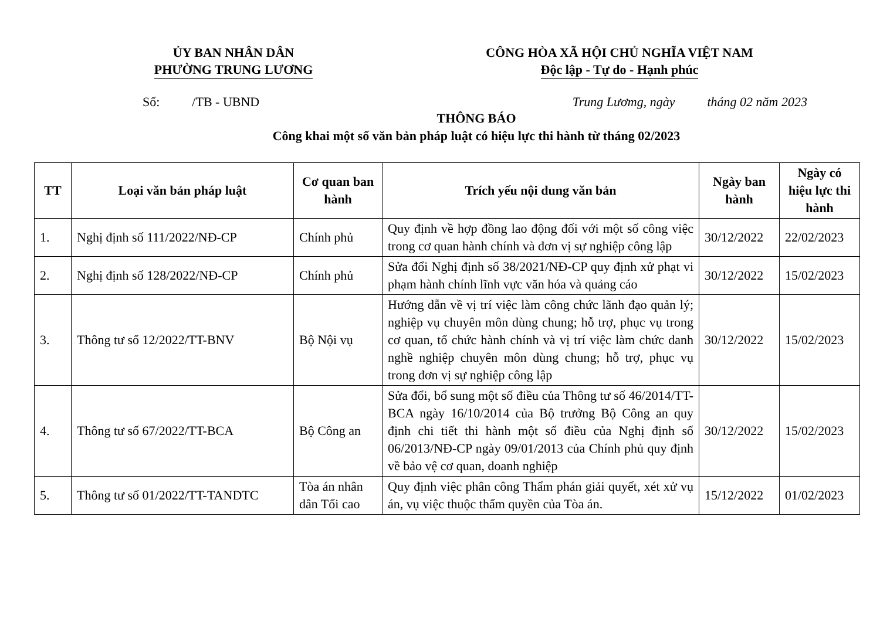ỦY BAN NHÂN DÂN
PHƯỜNG TRUNG LƯƠNG
CÔNG HÒA XÃ HỘI CHỦ NGHĨA VIỆT NAM
Độc lập - Tự do - Hạnh phúc
Số: /TB - UBND Trung Lươmg, ngày tháng 02 năm 2023
THÔNG BÁO
Công khai một số văn bản pháp luật có hiệu lực thi hành từ tháng 02/2023
| TT | Loại văn bản pháp luật | Cơ quan ban hành | Trích yếu nội dung văn bản | Ngày ban hành | Ngày có hiệu lực thi hành |
| --- | --- | --- | --- | --- | --- |
| 1. | Nghị định số 111/2022/NĐ-CP | Chính phủ | Quy định về hợp đồng lao động đối với một số công việc trong cơ quan hành chính và đơn vị sự nghiệp công lập | 30/12/2022 | 22/02/2023 |
| 2. | Nghị định số 128/2022/NĐ-CP | Chính phủ | Sửa đổi Nghị định số 38/2021/NĐ-CP quy định xử phạt vi phạm hành chính lĩnh vực văn hóa và quảng cáo | 30/12/2022 | 15/02/2023 |
| 3. | Thông tư số 12/2022/TT-BNV | Bộ Nội vụ | Hướng dẫn về vị trí việc làm công chức lãnh đạo quản lý; nghiệp vụ chuyên môn dùng chung; hỗ trợ, phục vụ trong cơ quan, tổ chức hành chính và vị trí việc làm chức danh nghề nghiệp chuyên môn dùng chung; hỗ trợ, phục vụ trong đơn vị sự nghiệp công lập | 30/12/2022 | 15/02/2023 |
| 4. | Thông tư số 67/2022/TT-BCA | Bộ Công an | Sửa đổi, bổ sung một số điều của Thông tư số 46/2014/TT-BCA ngày 16/10/2014 của Bộ trưởng Bộ Công an quy định chi tiết thi hành một số điều của Nghị định số 06/2013/NĐ-CP ngày 09/01/2013 của Chính phủ quy định về bảo vệ cơ quan, doanh nghiệp | 30/12/2022 | 15/02/2023 |
| 5. | Thông tư số 01/2022/TT-TANDTC | Tòa án nhân dân Tối cao | Quy định việc phân công Thẩm phán giải quyết, xét xử vụ án, vụ việc thuộc thẩm quyền của Tòa án. | 15/12/2022 | 01/02/2023 |